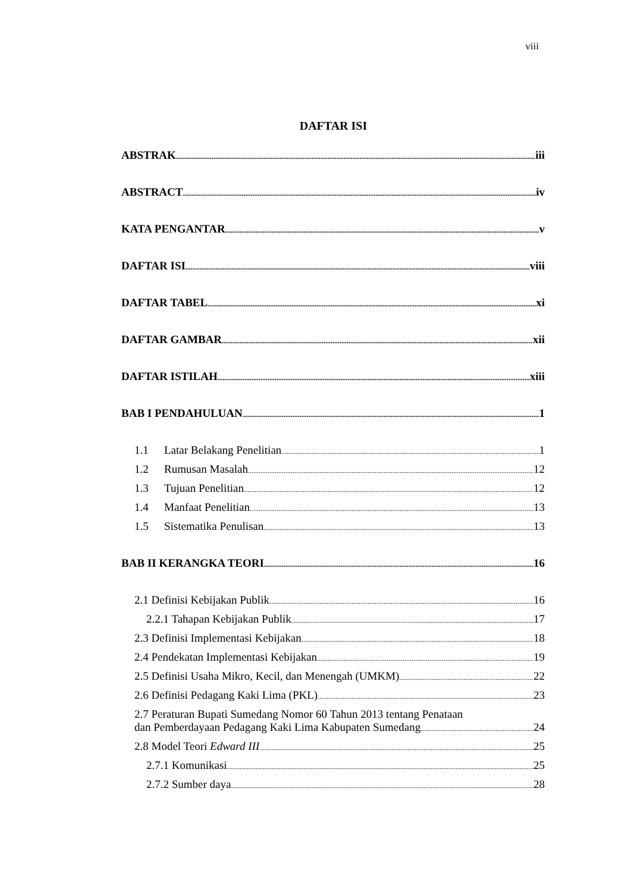viii
DAFTAR ISI
ABSTRAK iii
ABSTRACT iv
KATA PENGANTAR v
DAFTAR ISI viii
DAFTAR TABEL xi
DAFTAR GAMBAR xii
DAFTAR ISTILAH xiii
BAB I PENDAHULUAN 1
1.1 Latar Belakang Penelitian 1
1.2 Rumusan Masalah 12
1.3 Tujuan Penelitian 12
1.4 Manfaat Penelitian 13
1.5 Sistematika Penulisan 13
BAB II KERANGKA TEORI 16
2.1 Definisi Kebijakan Publik 16
2.2.1 Tahapan Kebijakan Publik 17
2.3 Definisi Implementasi Kebijakan 18
2.4 Pendekatan Implementasi Kebijakan 19
2.5 Definisi Usaha Mikro, Kecil, dan Menengah (UMKM) 22
2.6 Definisi Pedagang Kaki Lima (PKL) 23
2.7 Peraturan Bupati Sumedang Nomor 60 Tahun 2013 tentang Penataan
dan Pemberdayaan Pedagang Kaki Lima Kabupaten Sumedang 24
2.8 Model Teori Edward III 25
2.7.1 Komunikasi 25
2.7.2 Sumber daya 28